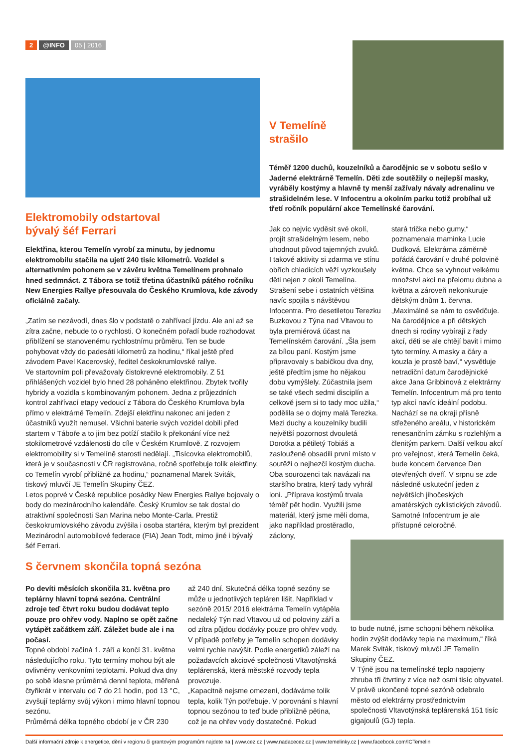2 @INFO 05 | 2016
V Temelíně
strašilo
Elektromobily odstartoval
bývalý šéf Ferrari
Elektřina, kterou Temelín vyrobí za minutu, by jednomu elektromobilu stačila na ujetí 240 tisíc kilometrů. Vozidel s alternativním pohonem se v závěru května Temelínem prohnalo hned sedmnáct. Z Tábora se totiž třetina účastníků pátého ročníku New Energies Rallye přesouvala do Českého Krumlova, kde závody oficiálně začaly.
„Zatím se nezávodí, dnes šlo v podstatě o zahřívací jízdu. Ale ani až se zítra začne, nebude to o rychlosti. O konečném pořadí bude rozhodovat přiblížení se stanovenému rychlostnímu průměru. Ten se bude pohybovat vždy do padesáti kilometrů za hodinu,“ říkal ještě před závodem Pavel Kacerovský, ředitel českokrumlovské rallye.
Ve startovním poli převažovaly čistokrevné elektromobily. Z 51 přihlášených vozidel bylo hned 28 poháněno elektřinou. Zbytek tvořily hybridy a vozidla s kombinovaným pohonem. Jedna z průjezdních kontrol zahřívací etapy vedoucí z Tábora do Českého Krumlova byla přímo v elektrárně Temelín. Zdejší elektřinu nakonec ani jeden z účastníků využít nemusel. Všichni baterie svých vozidel dobili před startem v Táboře a to jim bez potíží stačilo k překonání více než stokilometrové vzdálenosti do cíle v Českém Krumlově. Z rozvojem elektromobility si v Temelíně starosti nedělají. „Tisícovka elektromobilů, která je v současnosti v ČR registrována, ročně spotřebuje tolik elektřiny, co Temelín vyrobí přibližně za hodinu,“ poznamenal Marek Sviták, tiskový mluvčí JE Temelín Skupiny ČEZ.
Letos poprvé v České republice posádky New Energies Rallye bojovaly o body do mezinárodního kalendáře. Český Krumlov se tak dostal do atraktivní společnosti San Marina nebo Monte-Carla. Prestiž českokrumlovského závodu zvýšila i osoba startéra, kterým byl prezident Mezinárodní automobilové federace (FIA) Jean Todt, mimo jiné i bývalý šéf Ferrari.
Téměř 1200 duchů, kouzelníků a čarodějnic se v sobotu sešlo v Jaderné elektrárně Temelín. Děti zde soutěžily o nejlepší masky, vyráběly kostýmy a hlavně ty menší zažívaly návaly adrenalinu ve strašidelném lese. V Infocentru a okolním parku totiž probíhal už třetí ročník populární akce Temelínské čarování.
Jak co nejvíc vyděsit své okolí, projít strašidelným lesem, nebo uhodnout původ tajemných zvuků. I takové aktivity si zdarma ve stínu obřích chladicích věží vyzkoušely děti nejen z okolí Temelína. Strašení sebe i ostatních většina navíc spojila s návštěvou Infocentra. Pro desetiletou Terezku Buzkovou z Týna nad Vltavou to byla premiérová účast na Temelínském čarování. „Šla jsem za bílou paní. Kostým jsme připravovaly s babičkou dva dny, ještě předtím jsme ho nějakou dobu vymýšlely. Zúčastnila jsem se také všech sedmi disciplín a celkově jsem si to tady moc užila,“ podělila se o dojmy malá Terezka. Mezi duchy a kouzelníky budili největší pozornost dvouletá Dorotka a pětiletý Tobiáš a zaslouženě obsadili první místo v soutěži o nejhezčí kostým ducha. Oba sourozenci tak navázali na staršího bratra, který tady vyhrál loni. „Příprava kostýmů trvala téměř pět hodin. Využili jsme materiál, který jsme měli doma, jako například prostěradlo, záclony,
stará trička nebo gumy,“ poznamenala maminka Lucie Dudková. Elektrárna záměrně pořádá čarování v druhé polovině května. Chce se vyhnout velkému množství akcí na přelomu dubna a května a zároveň nekonkuruje dětským dnům 1. června. „Maximálně se nám to osvědčuje. Na čarodějnice a při dětských dnech si rodiny vybírají z řady akcí, děti se ale chtějí bavit i mimo tyto termíny. A masky a čáry a kouzla je prostě baví,“ vysvětluje netradiční datum čarodějnické akce Jana Gribbinová z elektrárny Temelín. Infocentrum má pro tento typ akcí navíc ideální podobu. Nachází se na okraji přísně střeženého areálu, v historickém renesančním zámku s rozlehlým a členitým parkem. Další velkou akcí pro veřejnost, která Temelín čeká, bude koncem července Den otevřených dveří. V srpnu se zde následně uskuteční jeden z největších jihočeských amatérských cyklistických závodů. Samotné Infocentrum je ale přístupné celoročně.
S červnem skončila topná sezóna
Po devíti měsících skončila 31. května pro teplárny hlavní topná sezóna. Centrální zdroje teď čtvrt roku budou dodávat teplo pouze pro ohřev vody. Naplno se opět začne vytápět začátkem září. Záležet bude ale i na počasí.
Topné období začíná 1. září a končí 31. května následujícího roku. Tyto termíny mohou být ale ovlivněny venkovními teplotami. Pokud dva dny po sobě klesne průměrná denní teplota, měřená čtyřikrát v intervalu od 7 do 21 hodin, pod 13 °C, zvyšují teplárny svůj výkon i mimo hlavní topnou sezónu.
Průměrná délka topného období je v ČR 230
až 240 dní. Skutečná délka topné sezóny se může u jednotlivých tepláren lišit. Například v sezóně 2015/ 2016 elektrárna Temelín vytápěla nedaleký Týn nad Vltavou už od poloviny září a od zítra půjdou dodávky pouze pro ohřev vody. V případě potřeby je Temelín schopen dodávky velmi rychle navýšit. Podle energetiků záleží na požadavcích akciové společnosti Vltavotýnská teplárenská, která městské rozvody tepla provozuje.
„Kapacitně nejsme omezeni, dodáváme tolik tepla, kolik Týn potřebuje. V porovnání s hlavní topnou sezónou to teď bude přibližně pětina, což je na ohřev vody dostatečné. Pokud
to bude nutné, jsme schopni během několika hodin zvýšit dodávky tepla na maximum,“ říká Marek Sviták, tiskový mluvčí JE Temelín Skupiny ČEZ.
V Týně jsou na temelínské teplo napojeny zhruba tři čtvrtiny z více než osmi tisíc obyvatel. V právě ukončené topné sezóně odebralo město od elektrárny prostřednictvím společnosti Vltavotýnská teplárenská 151 tisíc gigajoulů (GJ) tepla.
Další informační zdroje k energetice, dění v regionu či grantovým programům najdete na | www.cez.cz | www.nadacecez.cz | www.temelinky.cz | www.facebook.com/ICTemelin